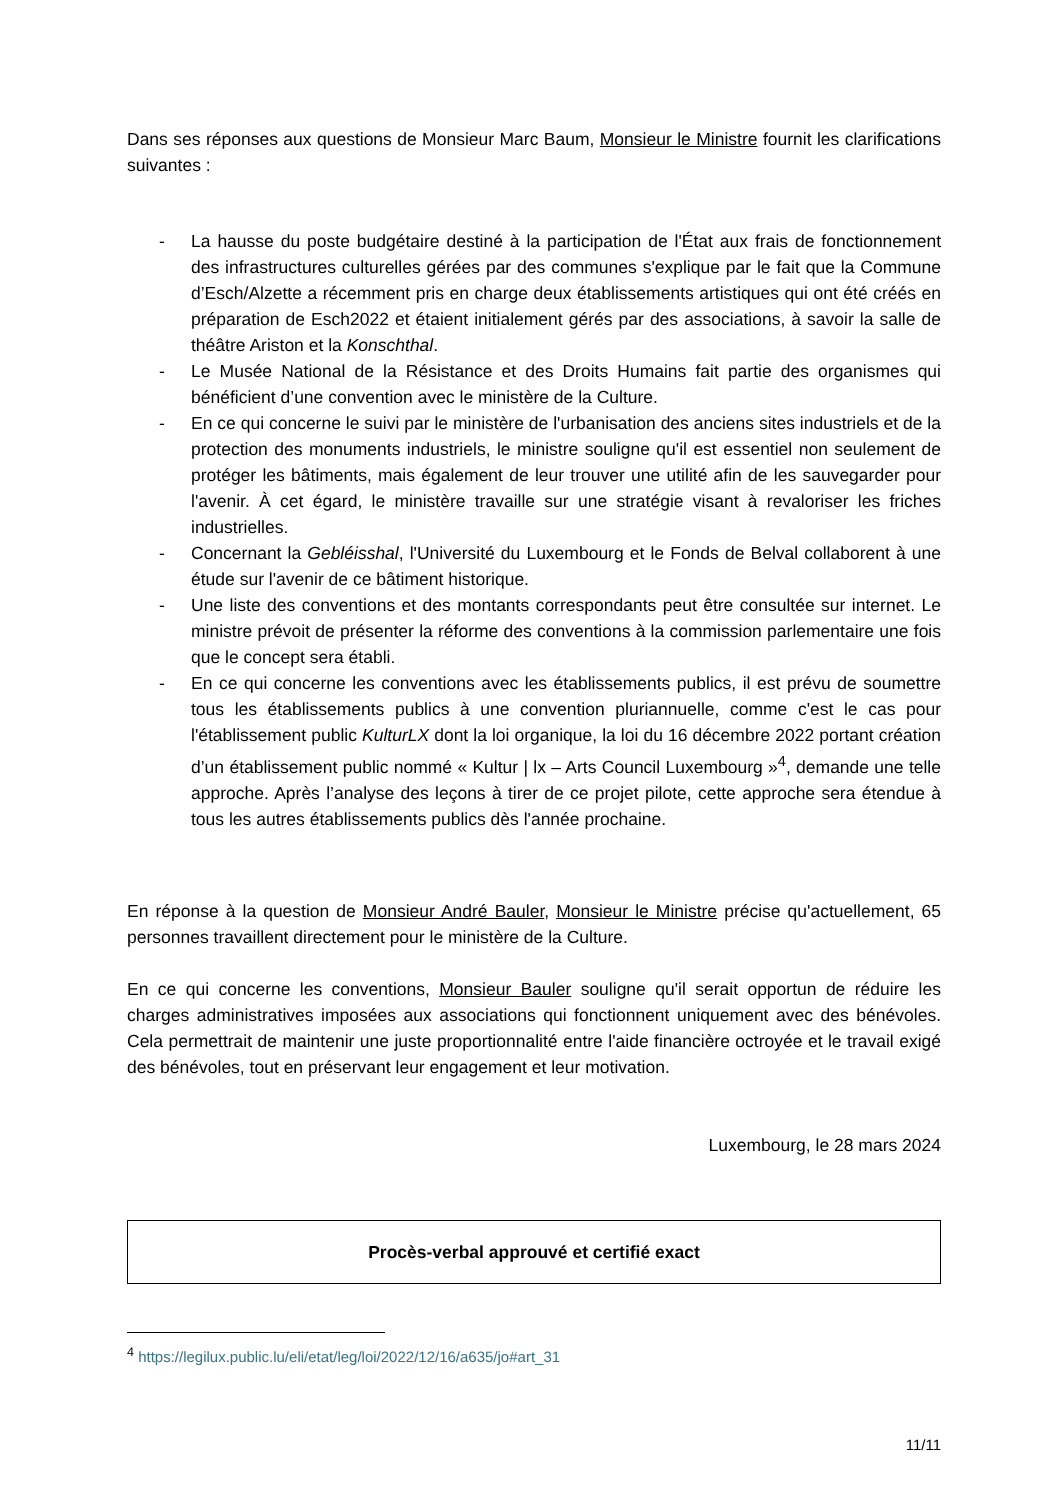Dans ses réponses aux questions de Monsieur Marc Baum, Monsieur le Ministre fournit les clarifications suivantes :
- La hausse du poste budgétaire destiné à la participation de l'État aux frais de fonctionnement des infrastructures culturelles gérées par des communes s'explique par le fait que la Commune d’Esch/Alzette a récemment pris en charge deux établissements artistiques qui ont été créés en préparation de Esch2022 et étaient initialement gérés par des associations, à savoir la salle de théâtre Ariston et la Konschthal.
- Le Musée National de la Résistance et des Droits Humains fait partie des organismes qui bénéficient d’une convention avec le ministère de la Culture.
- En ce qui concerne le suivi par le ministère de l'urbanisation des anciens sites industriels et de la protection des monuments industriels, le ministre souligne qu'il est essentiel non seulement de protéger les bâtiments, mais également de leur trouver une utilité afin de les sauvegarder pour l'avenir. À cet égard, le ministère travaille sur une stratégie visant à revaloriser les friches industrielles.
- Concernant la Gebléisshal, l'Université du Luxembourg et le Fonds de Belval collaborent à une étude sur l'avenir de ce bâtiment historique.
- Une liste des conventions et des montants correspondants peut être consultée sur internet. Le ministre prévoit de présenter la réforme des conventions à la commission parlementaire une fois que le concept sera établi.
- En ce qui concerne les conventions avec les établissements publics, il est prévu de soumettre tous les établissements publics à une convention pluriannuelle, comme c'est le cas pour l'établissement public KulturLX dont la loi organique, la loi du 16 décembre 2022 portant création d’un établissement public nommé « Kultur | lx – Arts Council Luxembourg »<sup>4</sup>, demande une telle approche. Après l’analyse des leçons à tirer de ce projet pilote, cette approche sera étendue à tous les autres établissements publics dès l'année prochaine.
En réponse à la question de Monsieur André Bauler, Monsieur le Ministre précise qu'actuellement, 65 personnes travaillent directement pour le ministère de la Culture.
En ce qui concerne les conventions, Monsieur Bauler souligne qu'il serait opportun de réduire les charges administratives imposées aux associations qui fonctionnent uniquement avec des bénévoles. Cela permettrait de maintenir une juste proportionnalité entre l'aide financière octroyée et le travail exigé des bénévoles, tout en préservant leur engagement et leur motivation.
Luxembourg, le 28 mars 2024
Procès-verbal approuvé et certifié exact
<sup>4</sup> https://legilux.public.lu/eli/etat/leg/loi/2022/12/16/a635/jo#art_31
11/11